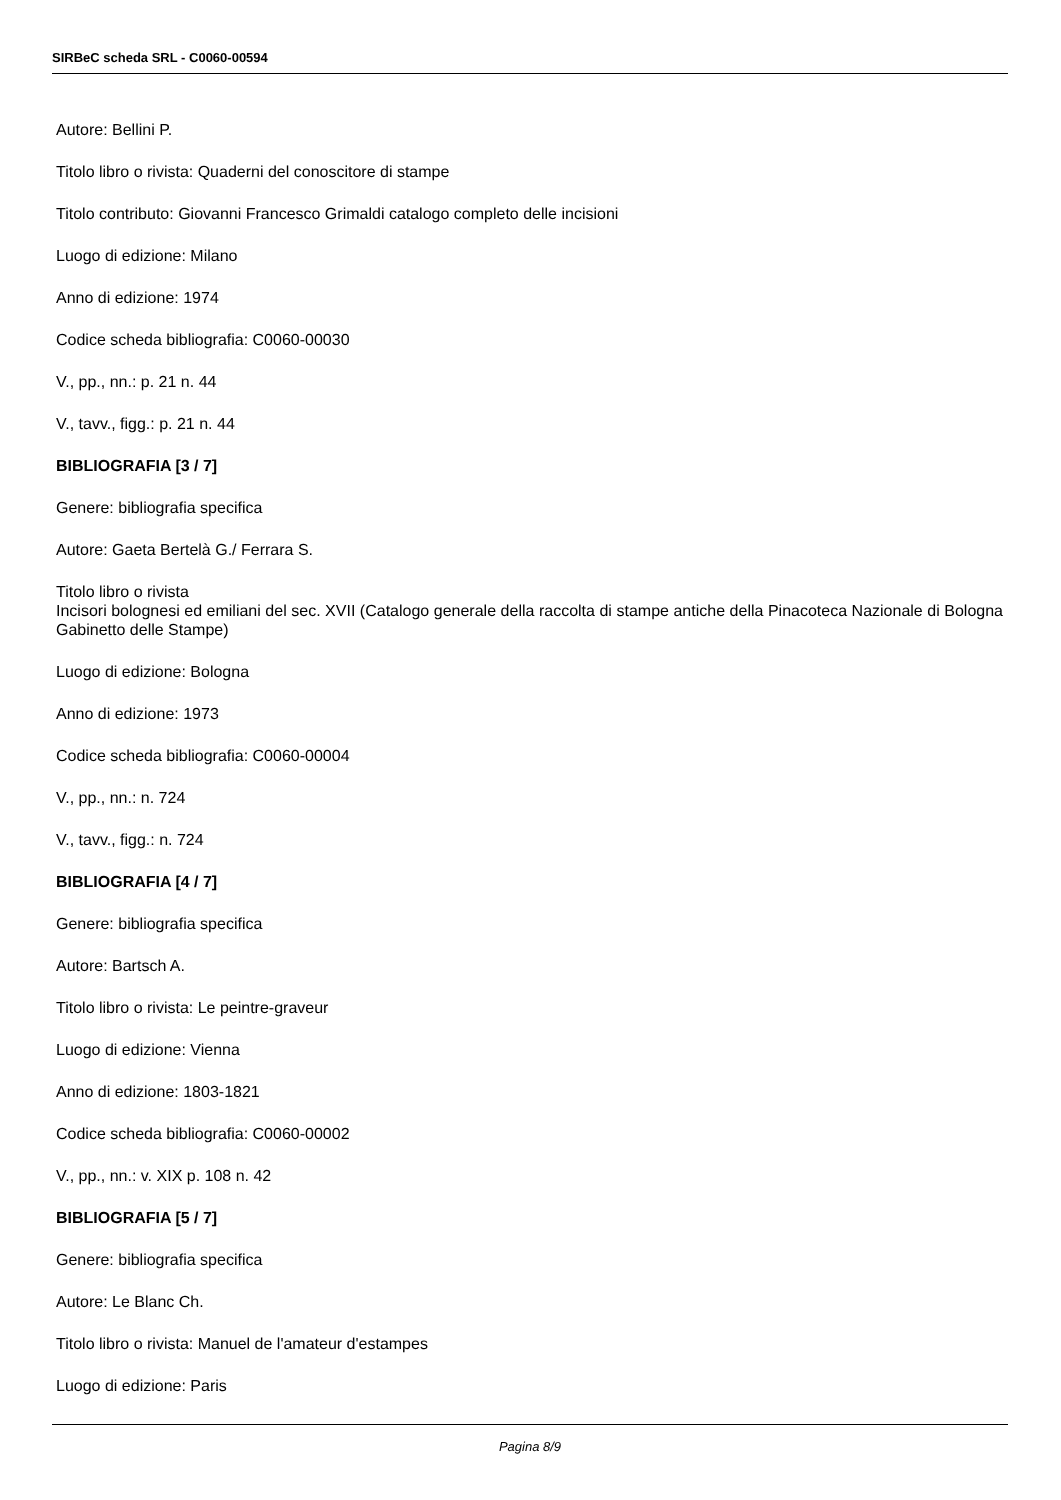SIRBeC scheda SRL - C0060-00594
Autore: Bellini P.
Titolo libro o rivista: Quaderni del conoscitore di stampe
Titolo contributo: Giovanni Francesco Grimaldi catalogo completo delle incisioni
Luogo di edizione: Milano
Anno di edizione: 1974
Codice scheda bibliografia: C0060-00030
V., pp., nn.: p. 21 n. 44
V., tavv., figg.: p. 21 n. 44
BIBLIOGRAFIA [3 / 7]
Genere: bibliografia specifica
Autore: Gaeta Bertelà G./ Ferrara S.
Titolo libro o rivista
Incisori bolognesi ed emiliani del sec. XVII (Catalogo generale della raccolta di stampe antiche della Pinacoteca Nazionale di Bologna Gabinetto delle Stampe)
Luogo di edizione: Bologna
Anno di edizione: 1973
Codice scheda bibliografia: C0060-00004
V., pp., nn.: n. 724
V., tavv., figg.: n. 724
BIBLIOGRAFIA [4 / 7]
Genere: bibliografia specifica
Autore: Bartsch A.
Titolo libro o rivista: Le peintre-graveur
Luogo di edizione: Vienna
Anno di edizione: 1803-1821
Codice scheda bibliografia: C0060-00002
V., pp., nn.: v. XIX p. 108 n. 42
BIBLIOGRAFIA [5 / 7]
Genere: bibliografia specifica
Autore: Le Blanc Ch.
Titolo libro o rivista: Manuel de l'amateur d'estampes
Luogo di edizione: Paris
Pagina 8/9